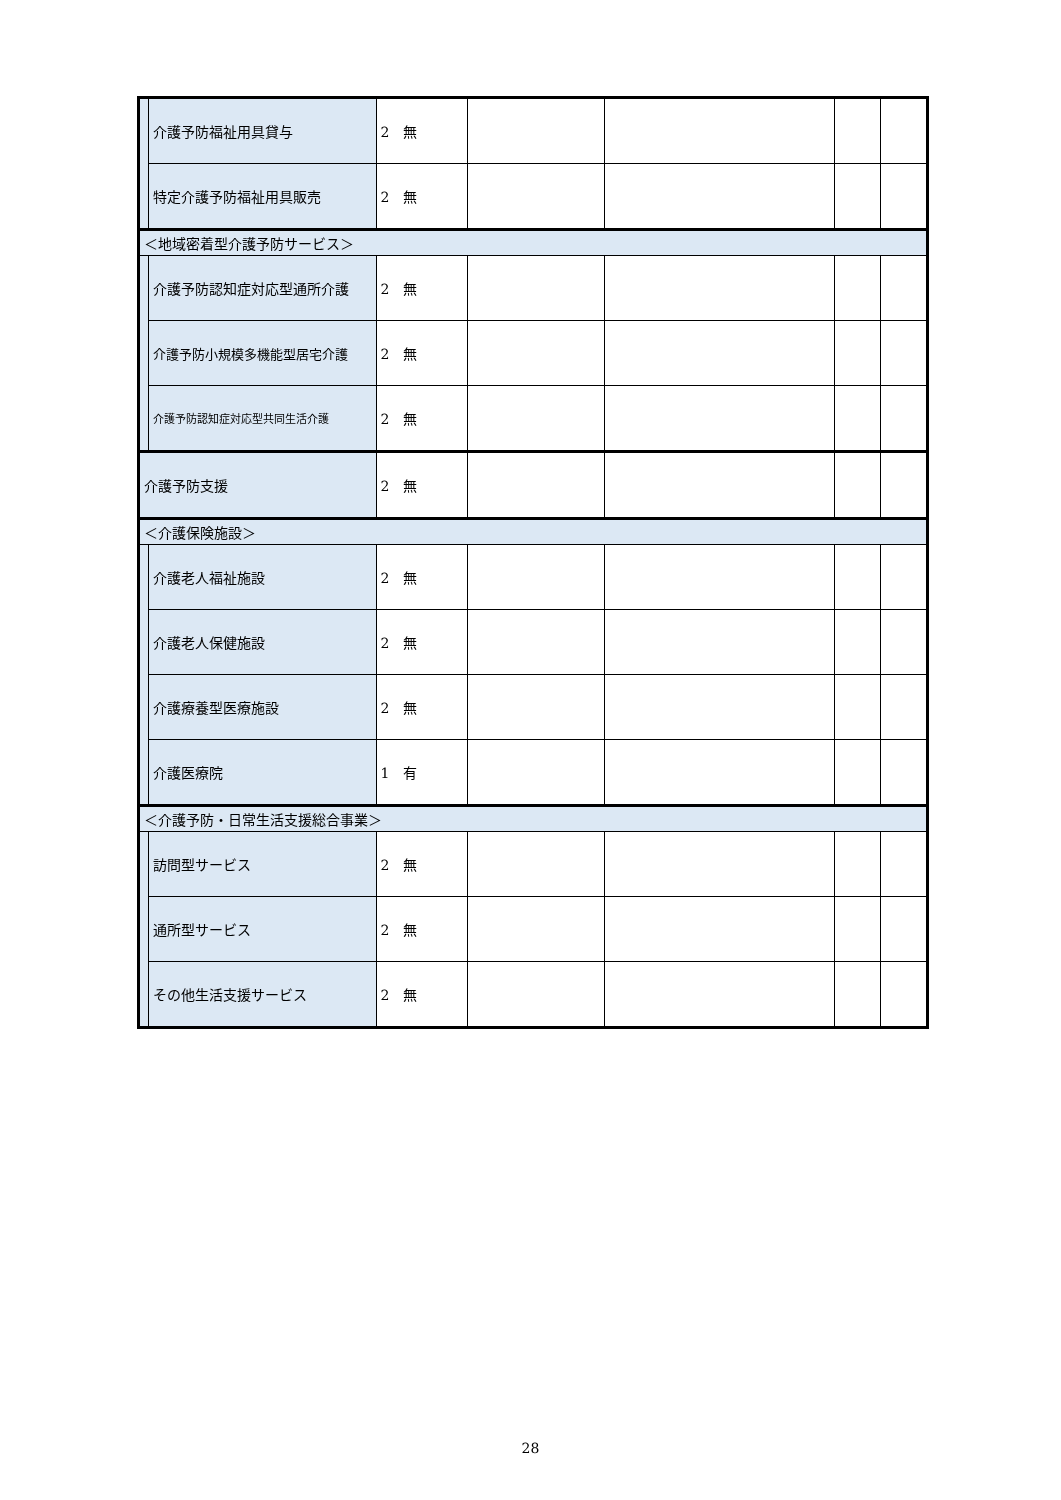| | 介護予防福祉用具貸与 | 2 無 | | | | |
| | 特定介護予防福祉用具販売 | 2 無 | | | | |
| ＜地域密着型介護予防サービス＞ | | | | | | |
| | 介護予防認知症対応型通所介護 | 2 無 | | | | |
| | 介護予防小規模多機能型居宅介護 | 2 無 | | | | |
| | 介護予防認知症対応型共同生活介護 | 2 無 | | | | |
| 介護予防支援 | | 2 無 | | | | |
| ＜介護保険施設＞ | | | | | | |
| | 介護老人福祉施設 | 2 無 | | | | |
| | 介護老人保健施設 | 2 無 | | | | |
| | 介護療養型医療施設 | 2 無 | | | | |
| | 介護医療院 | 1 有 | | | | |
| ＜介護予防・日常生活支援総合事業＞ | | | | | | |
| | 訪問型サービス | 2 無 | | | | |
| | 通所型サービス | 2 無 | | | | |
| | その他生活支援サービス | 2 無 | | | | |
28